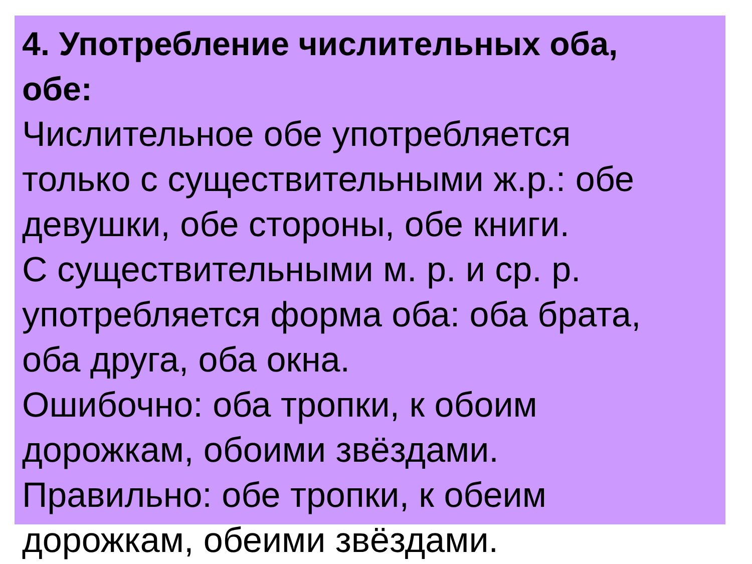4. Употребление числительных оба,
обе:
Числительное обе употребляется
только с существительными ж.р.: обе
девушки, обе стороны, обе книги.
С существительными м. р. и ср. р.
употребляется форма оба: оба брата,
оба друга, оба окна.
Ошибочно: оба тропки, к обоим
дорожкам, обоими звёздами.
Правильно: обе тропки, к обеим
дорожкам, обеими звёздами.